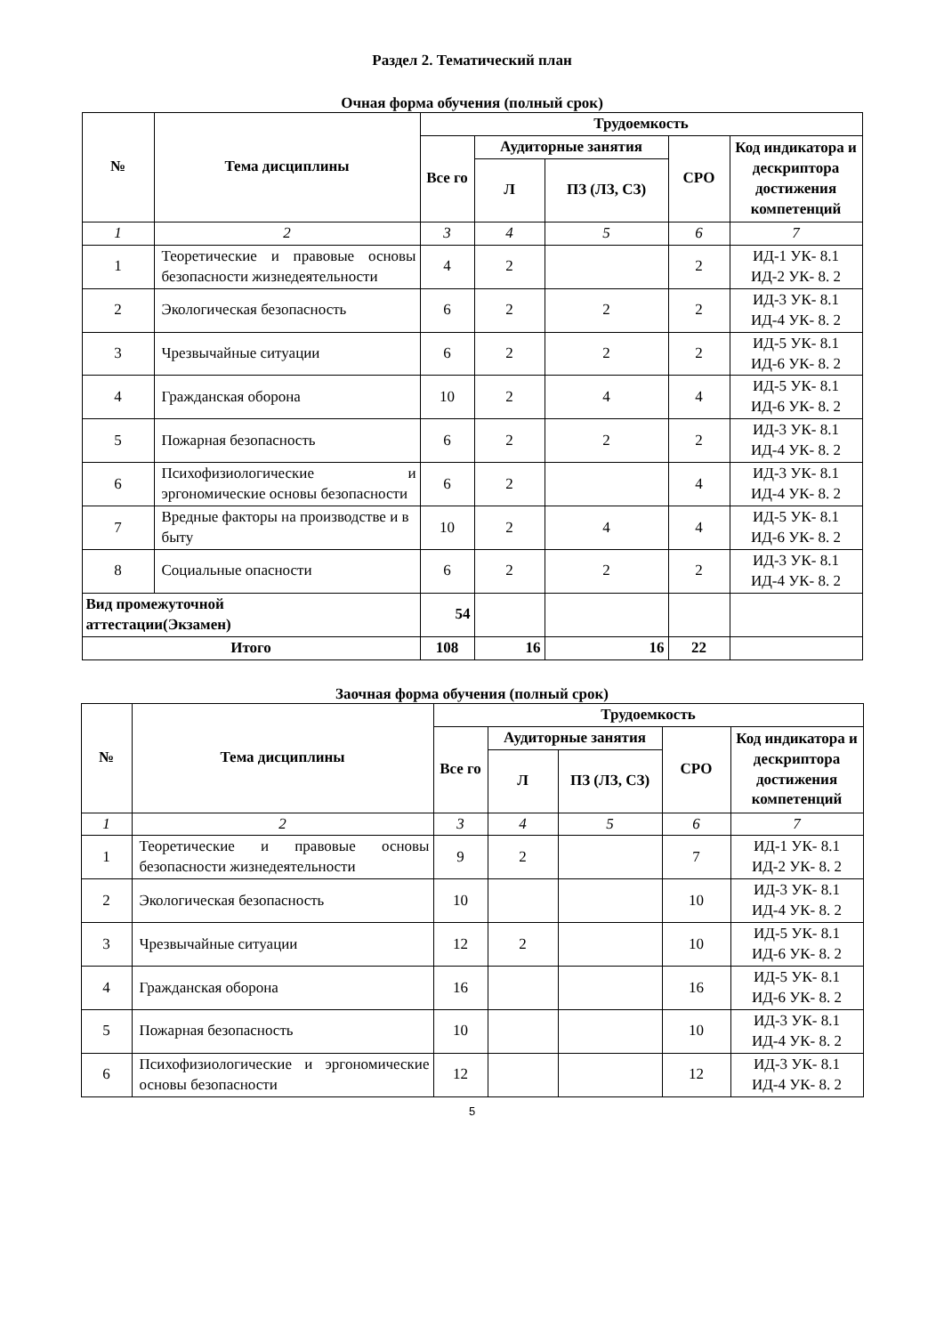Раздел 2. Тематический план
Очная форма обучения (полный срок)
| № | Тема дисциплины | Трудоемкость | | | | |
| --- | --- | --- | --- | --- | --- | --- |
| | | Все го | Аудиторные занятия | | СРО | Код индикатора и дескриптора достижения компетенций |
| | | | Л | ПЗ (ЛЗ, СЗ) | | |
| 1 | 2 | 3 | 4 | 5 | 6 | 7 |
| 1 | Теоретические и правовые основы безопасности жизнедеятельности | 4 | 2 | | 2 | ИД-1 УК- 8.1 ИД-2 УК- 8. 2 |
| 2 | Экологическая безопасность | 6 | 2 | 2 | 2 | ИД-3 УК- 8.1 ИД-4 УК- 8. 2 |
| 3 | Чрезвычайные ситуации | 6 | 2 | 2 | 2 | ИД-5 УК- 8.1 ИД-6 УК- 8. 2 |
| 4 | Гражданская оборона | 10 | 2 | 4 | 4 | ИД-5 УК- 8.1 ИД-6 УК- 8. 2 |
| 5 | Пожарная безопасность | 6 | 2 | 2 | 2 | ИД-3 УК- 8.1 ИД-4 УК- 8. 2 |
| 6 | Психофизиологические и эргономические основы безопасности | 6 | 2 | | 4 | ИД-3 УК- 8.1 ИД-4 УК- 8. 2 |
| 7 | Вредные факторы на производстве и в быту | 10 | 2 | 4 | 4 | ИД-5 УК- 8.1 ИД-6 УК- 8. 2 |
| 8 | Социальные опасности | 6 | 2 | 2 | 2 | ИД-3 УК- 8.1 ИД-4 УК- 8. 2 |
| Вид промежуточной аттестации(Экзамен) | | 54 | | | | |
| Итого | | 108 | 16 | 16 | 22 | |
Заочная форма обучения (полный срок)
| № | Тема дисциплины | Трудоемкость | | | | |
| --- | --- | --- | --- | --- | --- | --- |
| | | Все го | Аудиторные занятия | | СРО | Код индикатора и дескриптора достижения компетенций |
| | | | Л | ПЗ (ЛЗ, СЗ) | | |
| 1 | 2 | 3 | 4 | 5 | 6 | 7 |
| 1 | Теоретические и правовые основы безопасности жизнедеятельности | 9 | 2 | | 7 | ИД-1 УК- 8.1 ИД-2 УК- 8. 2 |
| 2 | Экологическая безопасность | 10 | | | 10 | ИД-3 УК- 8.1 ИД-4 УК- 8. 2 |
| 3 | Чрезвычайные ситуации | 12 | 2 | | 10 | ИД-5 УК- 8.1 ИД-6 УК- 8. 2 |
| 4 | Гражданская оборона | 16 | | | 16 | ИД-5 УК- 8.1 ИД-6 УК- 8. 2 |
| 5 | Пожарная безопасность | 10 | | | 10 | ИД-3 УК- 8.1 ИД-4 УК- 8. 2 |
| 6 | Психофизиологические и эргономические основы безопасности | 12 | | | 12 | ИД-3 УК- 8.1 ИД-4 УК- 8. 2 |
5